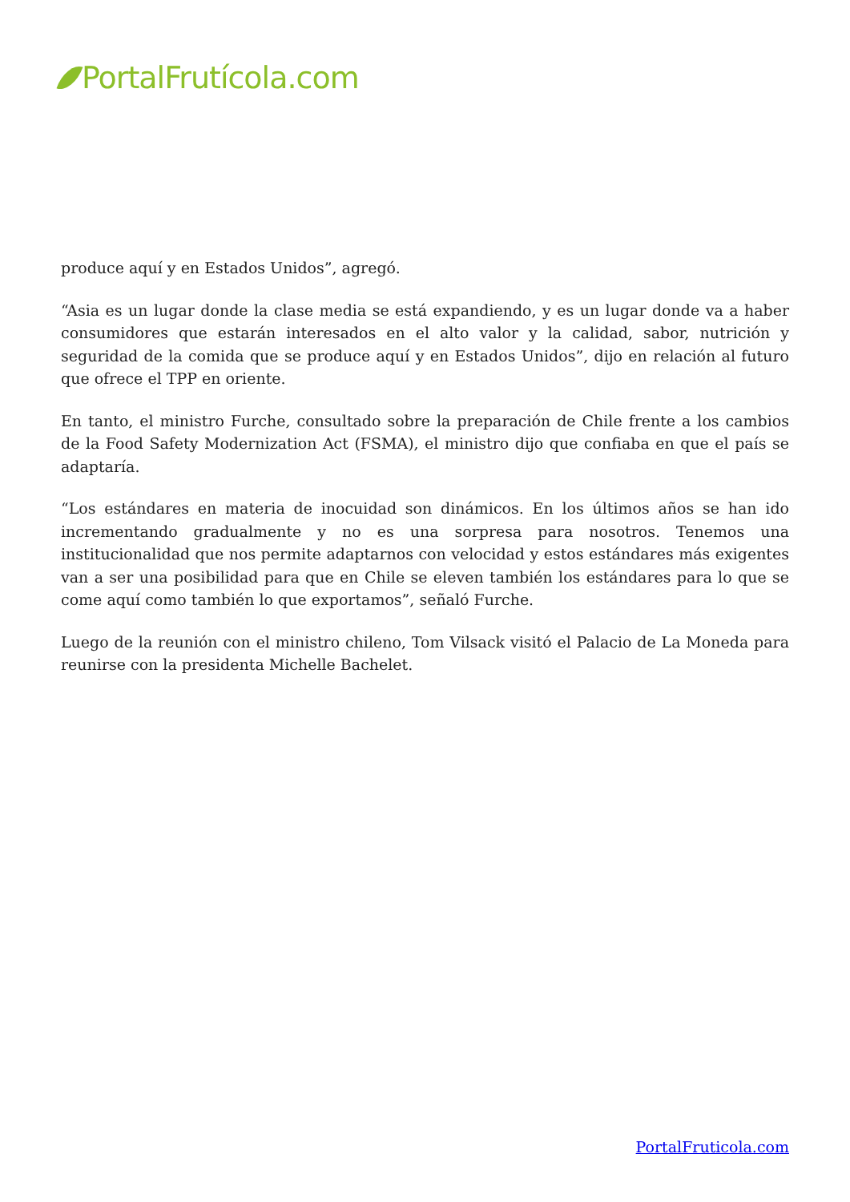PortalFrutícola.com
produce aquí y en Estados Unidos”, agregó.
“Asia es un lugar donde la clase media se está expandiendo, y es un lugar donde va a haber consumidores que estarán interesados en el alto valor y la calidad, sabor, nutrición y seguridad de la comida que se produce aquí y en Estados Unidos”, dijo en relación al futuro que ofrece el TPP en oriente.
En tanto, el ministro Furche, consultado sobre la preparación de Chile frente a los cambios de la Food Safety Modernization Act (FSMA), el ministro dijo que confiaba en que el país se adaptaría.
“Los estándares en materia de inocuidad son dinámicos. En los últimos años se han ido incrementando gradualmente y no es una sorpresa para nosotros. Tenemos una institucionalidad que nos permite adaptarnos con velocidad y estos estándares más exigentes van a ser una posibilidad para que en Chile se eleven también los estándares para lo que se come aquí como también lo que exportamos”, señaló Furche.
Luego de la reunión con el ministro chileno, Tom Vilsack visitó el Palacio de La Moneda para reunirse con la presidenta Michelle Bachelet.
PortalFruticola.com